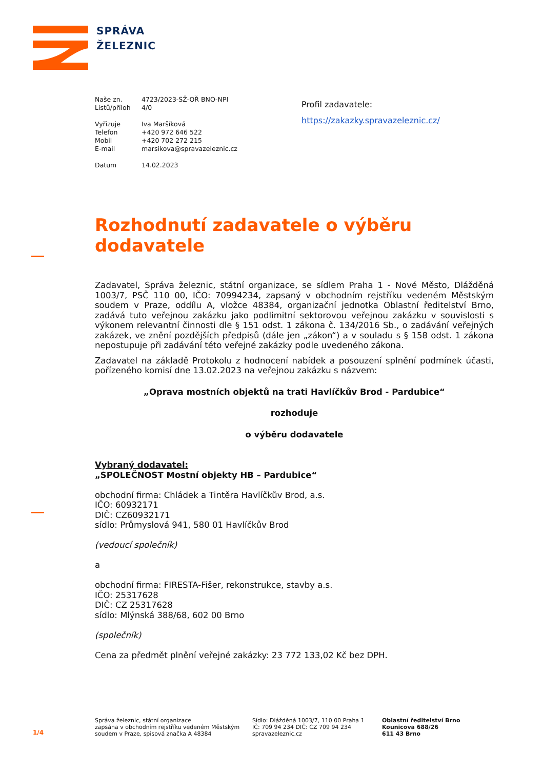SPRÁVA
ŽELEZNIC
Naše zn. 4723/2023-SŽ-OŘ BNO-NPI
Listů/příloh 4/0
Vyřizuje Iva Maršíková
Telefon +420 972 646 522
Mobil +420 702 272 215
E-mail marsikova@spravazeleznic.cz
Datum 14.02.2023
Profil zadavatele:
https://zakazky.spravazeleznic.cz/
Rozhodnutí zadavatele o výběru dodavatele
Zadavatel, Správa železnic, státní organizace, se sídlem Praha 1 - Nové Město, Dlážděná 1003/7, PSČ 110 00, IČO: 70994234, zapsaný v obchodním rejstříku vedeném Městským soudem v Praze, oddílu A, vložce 48384, organizační jednotka Oblastní ředitelství Brno, zadává tuto veřejnou zakázku jako podlimitní sektorovou veřejnou zakázku v souvislosti s výkonem relevantní činnosti dle § 151 odst. 1 zákona č. 134/2016 Sb., o zadávání veřejných zakázek, ve znění pozdějších předpisů (dále jen „zákon“) a v souladu s § 158 odst. 1 zákona nepostupuje při zadávání této veřejné zakázky podle uvedeného zákona.
Zadavatel na základě Protokolu z hodnocení nabídek a posouzení splnění podmínek účasti, pořízeného komisí dne 13.02.2023 na veřejnou zakázku s názvem:
„Oprava mostních objektů na trati Havlíčkův Brod - Pardubice“
rozhoduje
o výběru dodavatele
Vybraný dodavatel:
„SPOLEČNOST Mostní objekty HB – Pardubice“
obchodní firma: Chládek a Tintěra Havlíčkův Brod, a.s.
IČO: 60932171
DIČ: CZ60932171
sídlo: Průmyslová 941, 580 01 Havlíčkův Brod
(vedoucí společník)
a
obchodní firma: FIRESTA-Fišer, rekonstrukce, stavby a.s.
IČO: 25317628
DIČ: CZ 25317628
sídlo: Mlýnská 388/68, 602 00 Brno
(společník)
Cena za předmět plnění veřejné zakázky: 23 772 133,02 Kč bez DPH.
1/4
Správa železnic, státní organizace
zapsána v obchodním rejstříku vedeném Městským soudem v Praze, spisová značka A 48384
Sídlo: Dlážděná 1003/7, 110 00 Praha 1
IČ: 709 94 234 DIČ: CZ 709 94 234
spravazeleznic.cz
Oblastní ředitelství Brno
Kounicova 688/26
611 43 Brno